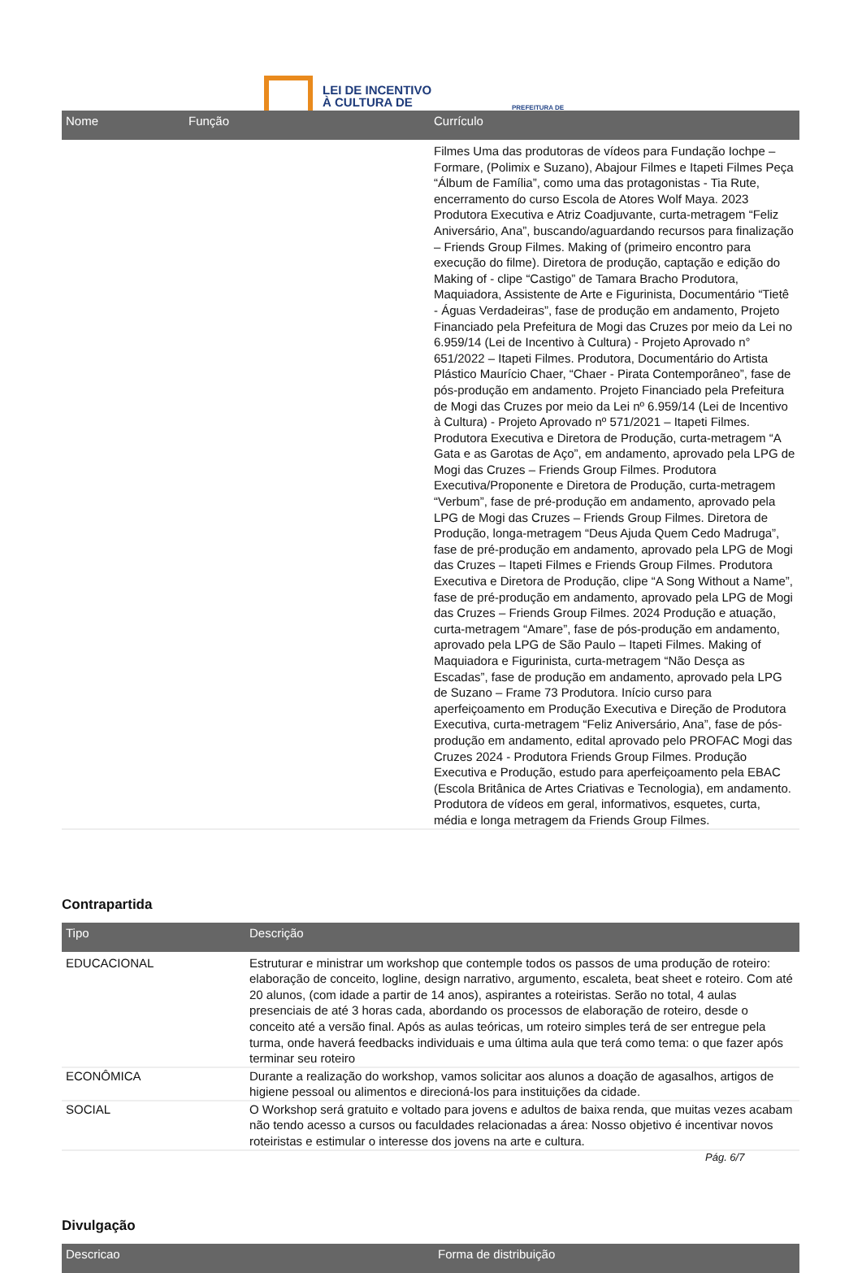LEI DE INCENTIVO
À CULTURA DE
PREFEITURA DE
| Nome | Função | Currículo |
| --- | --- | --- |
| | | Filmes Uma das produtoras de vídeos para Fundação Iochpe – Formare, (Polimix e Suzano), Abajour Filmes e Itapeti Filmes Peça “Álbum de Família”, como uma das protagonistas - Tia Rute, encerramento do curso Escola de Atores Wolf Maya. 2023 Produtora Executiva e Atriz Coadjuvante, curta-metragem “Feliz Aniversário, Ana”, buscando/aguardando recursos para finalização – Friends Group Filmes. Making of (primeiro encontro para execução do filme). Diretora de produção, captação e edição do Making of - clipe “Castigo” de Tamara Bracho Produtora, Maquiadora, Assistente de Arte e Figurinista, Documentário “Tietê - Águas Verdadeiras”, fase de produção em andamento, Projeto Financiado pela Prefeitura de Mogi das Cruzes por meio da Lei no 6.959/14 (Lei de Incentivo à Cultura) - Projeto Aprovado n° 651/2022 – Itapeti Filmes. Produtora, Documentário do Artista Plástico Maurício Chaer, “Chaer - Pirata Contemporâneo”, fase de pós-produção em andamento. Projeto Financiado pela Prefeitura de Mogi das Cruzes por meio da Lei nº 6.959/14 (Lei de Incentivo à Cultura) - Projeto Aprovado nº 571/2021 – Itapeti Filmes. Produtora Executiva e Diretora de Produção, curta-metragem “A Gata e as Garotas de Aço”, em andamento, aprovado pela LPG de Mogi das Cruzes – Friends Group Filmes. Produtora Executiva/Proponente e Diretora de Produção, curta-metragem “Verbum”, fase de pré-produção em andamento, aprovado pela LPG de Mogi das Cruzes – Friends Group Filmes. Diretora de Produção, longa-metragem “Deus Ajuda Quem Cedo Madruga”, fase de pré-produção em andamento, aprovado pela LPG de Mogi das Cruzes – Itapeti Filmes e Friends Group Filmes. Produtora Executiva e Diretora de Produção, clipe “A Song Without a Name”, fase de pré-produção em andamento, aprovado pela LPG de Mogi das Cruzes – Friends Group Filmes. 2024 Produção e atuação, curta-metragem “Amare”, fase de pós-produção em andamento, aprovado pela LPG de São Paulo – Itapeti Filmes. Making of Maquiadora e Figurinista, curta-metragem “Não Desça as Escadas”, fase de produção em andamento, aprovado pela LPG de Suzano – Frame 73 Produtora. Início curso para aperfeiçoamento em Produção Executiva e Direção de Produtora Executiva, curta-metragem “Feliz Aniversário, Ana”, fase de pós-produção em andamento, edital aprovado pelo PROFAC Mogi das Cruzes 2024 - Produtora Friends Group Filmes. Produção Executiva e Produção, estudo para aperfeiçoamento pela EBAC (Escola Britânica de Artes Criativas e Tecnologia), em andamento. Produtora de vídeos em geral, informativos, esquetes, curta, média e longa metragem da Friends Group Filmes. |
Contrapartida
| Tipo | Descrição |
| --- | --- |
| EDUCACIONAL | Estruturar e ministrar um workshop que contemple todos os passos de uma produção de roteiro: elaboração de conceito, logline, design narrativo, argumento, escaleta, beat sheet e roteiro. Com até 20 alunos, (com idade a partir de 14 anos), aspirantes a roteiristas. Serão no total, 4 aulas presenciais de até 3 horas cada, abordando os processos de elaboração de roteiro, desde o conceito até a versão final. Após as aulas teóricas, um roteiro simples terá de ser entregue pela turma, onde haverá feedbacks individuais e uma última aula que terá como tema: o que fazer após terminar seu roteiro |
| ECONÔMICA | Durante a realização do workshop, vamos solicitar aos alunos a doação de agasalhos, artigos de higiene pessoal ou alimentos e direcioná-los para instituições da cidade. |
| SOCIAL | O Workshop será gratuito e voltado para jovens e adultos de baixa renda, que muitas vezes acabam não tendo acesso a cursos ou faculdades relacionadas a área: Nosso objetivo é incentivar novos roteiristas e estimular o interesse dos jovens na arte e cultura. |
Divulgação
| Descricao | Forma de distribuição |
| --- | --- |
Pág. 6/7